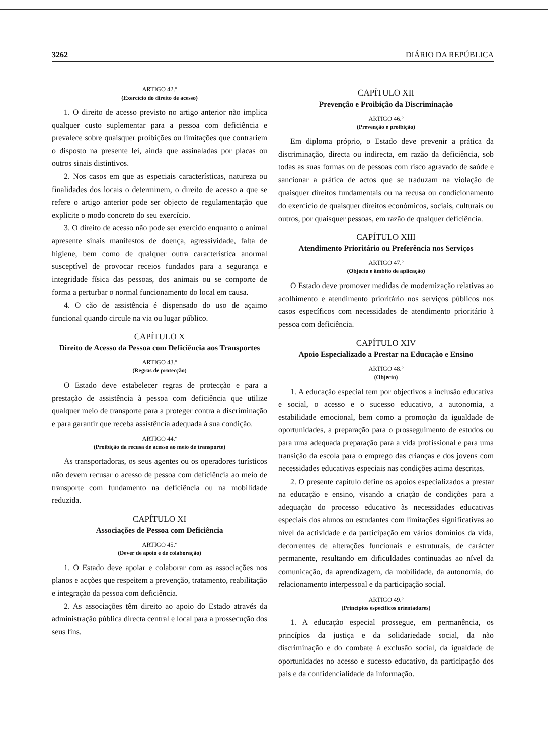3262 DIÁRIO DA REPÚBLICA
ARTIGO 42.º
(Exercício do direito de acesso)
1. O direito de acesso previsto no artigo anterior não implica qualquer custo suplementar para a pessoa com deficiência e prevalece sobre quaisquer proibições ou limitações que contrariem o disposto na presente lei, ainda que assinaladas por placas ou outros sinais distintivos.
2. Nos casos em que as especiais características, natureza ou finalidades dos locais o determinem, o direito de acesso a que se refere o artigo anterior pode ser objecto de regulamentação que explicite o modo concreto do seu exercício.
3. O direito de acesso não pode ser exercido enquanto o animal apresente sinais manifestos de doença, agressividade, falta de higiene, bem como de qualquer outra característica anormal susceptível de provocar receios fundados para a segurança e integridade física das pessoas, dos animais ou se comporte de forma a perturbar o normal funcionamento do local em causa.
4. O cão de assistência é dispensado do uso de açaimo funcional quando circule na via ou lugar público.
CAPÍTULO X
Direito de Acesso da Pessoa com Deficiência aos Transportes
ARTIGO 43.º
(Regras de protecção)
O Estado deve estabelecer regras de protecção e para a prestação de assistência à pessoa com deficiência que utilize qualquer meio de transporte para a proteger contra a discriminação e para garantir que receba assistência adequada à sua condição.
ARTIGO 44.º
(Proibição da recusa de acesso ao meio de transporte)
As transportadoras, os seus agentes ou os operadores turísticos não devem recusar o acesso de pessoa com deficiência ao meio de transporte com fundamento na deficiência ou na mobilidade reduzida.
CAPÍTULO XI
Associações de Pessoa com Deficiência
ARTIGO 45.º
(Dever de apoio e de colaboração)
1. O Estado deve apoiar e colaborar com as associações nos planos e acções que respeitem a prevenção, tratamento, reabilitação e integração da pessoa com deficiência.
2. As associações têm direito ao apoio do Estado através da administração pública directa central e local para a prossecução dos seus fins.
CAPÍTULO XII
Prevenção e Proibição da Discriminação
ARTIGO 46.º
(Prevenção e proibição)
Em diploma próprio, o Estado deve prevenir a prática da discriminação, directa ou indirecta, em razão da deficiência, sob todas as suas formas ou de pessoas com risco agravado de saúde e sancionar a prática de actos que se traduzam na violação de quaisquer direitos fundamentais ou na recusa ou condicionamento do exercício de quaisquer direitos económicos, sociais, culturais ou outros, por quaisquer pessoas, em razão de qualquer deficiência.
CAPÍTULO XIII
Atendimento Prioritário ou Preferência nos Serviços
ARTIGO 47.º
(Objecto e âmbito de aplicação)
O Estado deve promover medidas de modernização relativas ao acolhimento e atendimento prioritário nos serviços públicos nos casos específicos com necessidades de atendimento prioritário à pessoa com deficiência.
CAPÍTULO XIV
Apoio Especializado a Prestar na Educação e Ensino
ARTIGO 48.º
(Objecto)
1. A educação especial tem por objectivos a inclusão educativa e social, o acesso e o sucesso educativo, a autonomia, a estabilidade emocional, bem como a promoção da igualdade de oportunidades, a preparação para o prosseguimento de estudos ou para uma adequada preparação para a vida profissional e para uma transição da escola para o emprego das crianças e dos jovens com necessidades educativas especiais nas condições acima descritas.
2. O presente capítulo define os apoios especializados a prestar na educação e ensino, visando a criação de condições para a adequação do processo educativo às necessidades educativas especiais dos alunos ou estudantes com limitações significativas ao nível da actividade e da participação em vários domínios da vida, decorrentes de alterações funcionais e estruturais, de carácter permanente, resultando em dificuldades continuadas ao nível da comunicação, da aprendizagem, da mobilidade, da autonomia, do relacionamento interpessoal e da participação social.
ARTIGO 49.º
(Princípios específicos orientadores)
1. A educação especial prossegue, em permanência, os princípios da justiça e da solidariedade social, da não discriminação e do combate à exclusão social, da igualdade de oportunidades no acesso e sucesso educativo, da participação dos pais e da confidencialidade da informação.